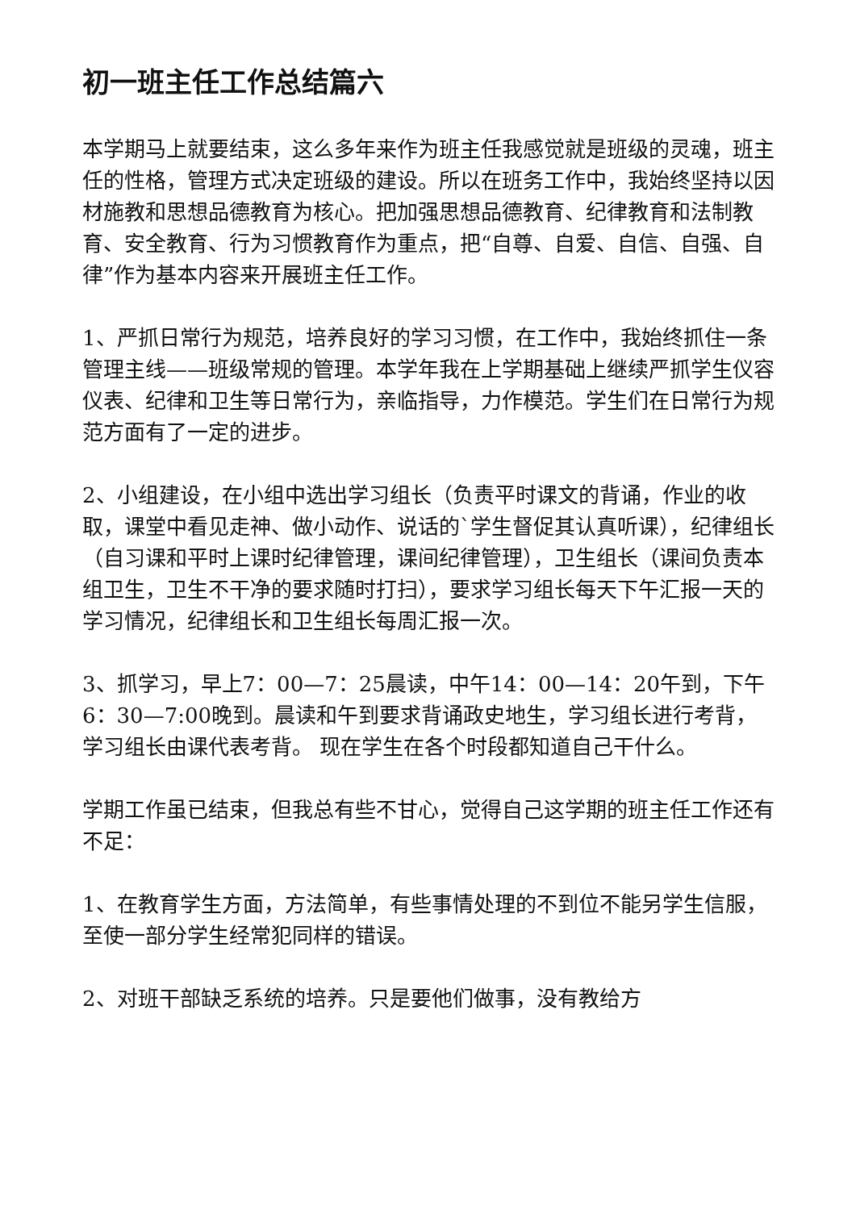初一班主任工作总结篇六
本学期马上就要结束，这么多年来作为班主任我感觉就是班级的灵魂，班主任的性格，管理方式决定班级的建设。所以在班务工作中，我始终坚持以因材施教和思想品德教育为核心。把加强思想品德教育、纪律教育和法制教育、安全教育、行为习惯教育作为重点，把“自尊、自爱、自信、自强、自律”作为基本内容来开展班主任工作。
1、严抓日常行为规范，培养良好的学习习惯，在工作中，我始终抓住一条管理主线——班级常规的管理。本学年我在上学期基础上继续严抓学生仪容仪表、纪律和卫生等日常行为，亲临指导，力作模范。学生们在日常行为规范方面有了一定的进步。
2、小组建设，在小组中选出学习组长（负责平时课文的背诵，作业的收取，课堂中看见走神、做小动作、说话的`学生督促其认真听课），纪律组长（自习课和平时上课时纪律管理，课间纪律管理），卫生组长（课间负责本组卫生，卫生不干净的要求随时打扫），要求学习组长每天下午汇报一天的学习情况，纪律组长和卫生组长每周汇报一次。
3、抓学习，早上7：00—7：25晨读，中午14：00—14：20午到，下午6：30—7:00晚到。晨读和午到要求背诵政史地生，学习组长进行考背，学习组长由课代表考背。 现在学生在各个时段都知道自己干什么。
学期工作虽已结束，但我总有些不甘心，觉得自己这学期的班主任工作还有不足：
1、在教育学生方面，方法简单，有些事情处理的不到位不能另学生信服，至使一部分学生经常犯同样的错误。
2、对班干部缺乏系统的培养。只是要他们做事，没有教给方